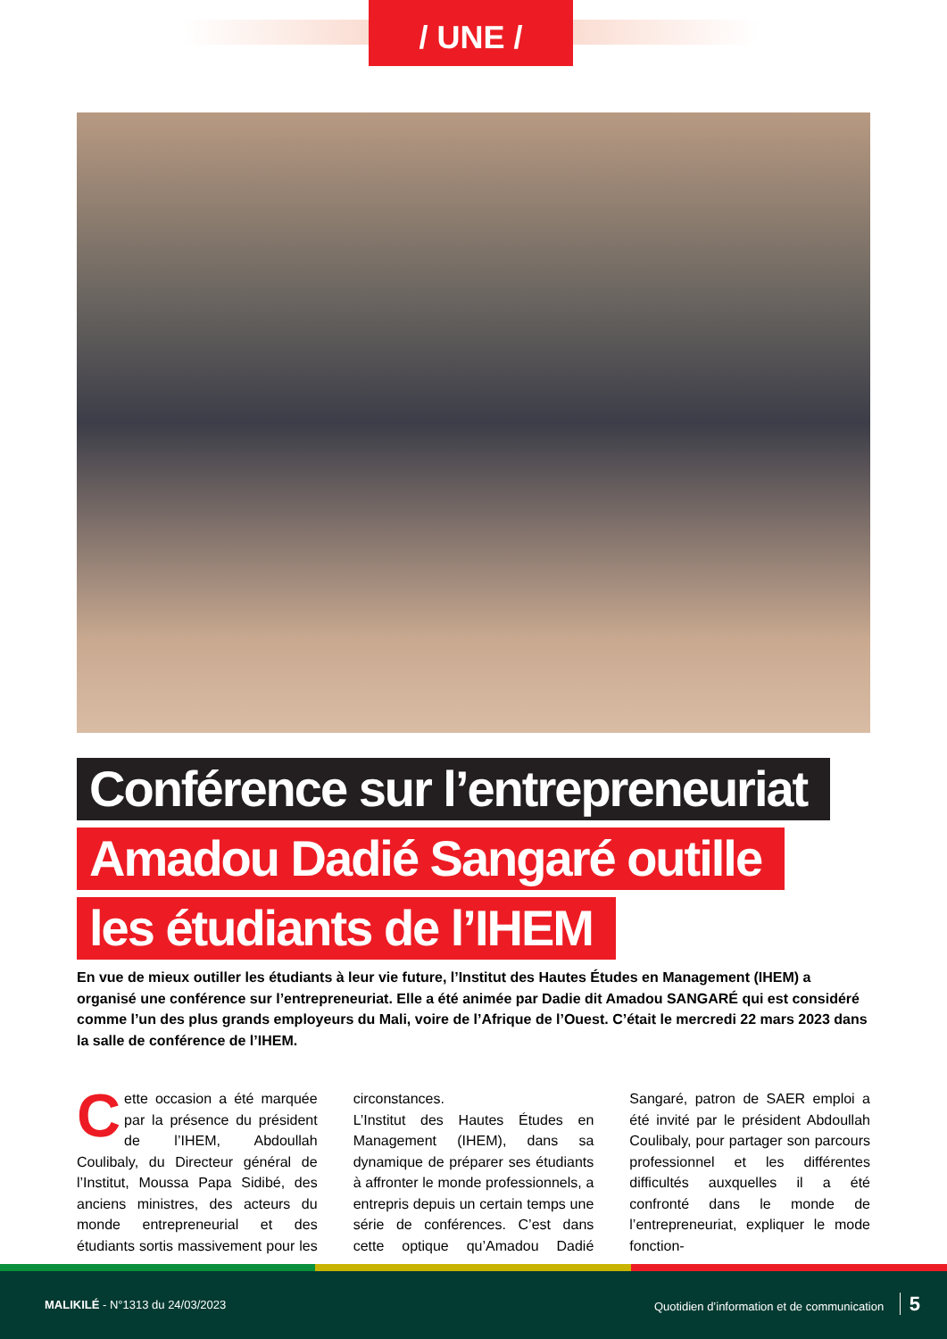/ UNE /
Conférence sur l’entrepreneuriat
Amadou Dadié Sangaré outille
les étudiants de l’IHEM
En vue de mieux outiller les étudiants à leur vie future, l’Institut des Hautes Études en Management (IHEM) a organisé une conférence sur l’entrepreneuriat. Elle a été animée par Dadie dit Amadou SANGARÉ qui est considéré comme l’un des plus grands employeurs du Mali, voire de l’Afrique de l’Ouest. C’était le mercredi 22 mars 2023 dans la salle de conférence de l’IHEM.
Cette occasion a été marquée par la présence du président de l’IHEM, Abdoullah Coulibaly, du Directeur général de l’Institut, Moussa Papa Sidibé, des anciens ministres, des acteurs du monde entrepreneurial et des étudiants sortis massivement pour les circonstances.
L’Institut des Hautes Études en Management (IHEM), dans sa dynamique de préparer ses étudiants à affronter le monde professionnels, a entrepris depuis un certain temps une série de conférences. C’est dans cette optique qu’Amadou Dadié Sangaré, patron de SAER emploi a été invité par le président Abdoullah Coulibaly, pour partager son parcours professionnel et les différentes difficultés auxquelles il a été confronté dans le monde de l’entrepreneuriat, expliquer le mode fonction-
MALIKILÉ - N°1313 du 24/03/2023
Quotidien d’information et de communication 5